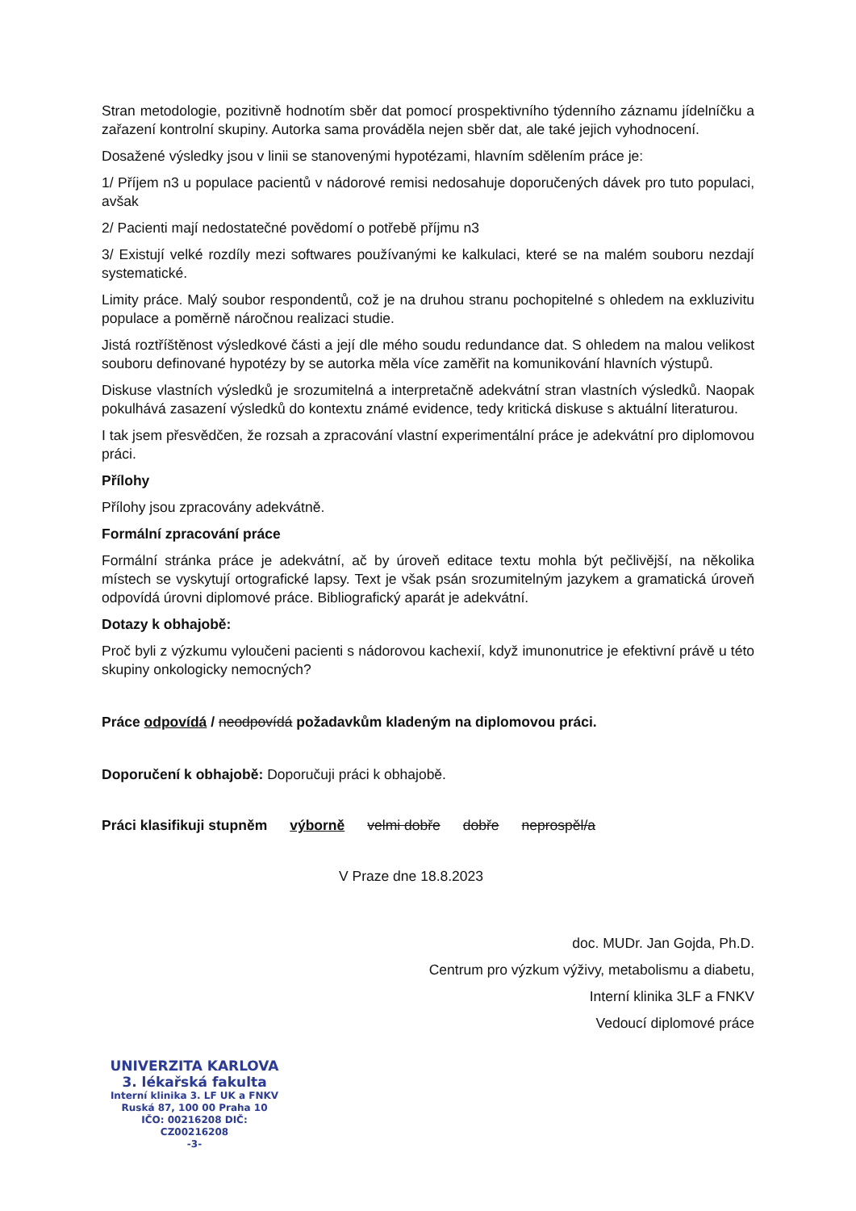Stran metodologie, pozitivně hodnotím sběr dat pomocí prospektivního týdenního záznamu jídelníčku a zařazení kontrolní skupiny. Autorka sama prováděla nejen sběr dat, ale také jejich vyhodnocení.
Dosažené výsledky jsou v linii se stanovenými hypotézami, hlavním sdělením práce je:
1/ Příjem n3 u populace pacientů v nádorové remisi nedosahuje doporučených dávek pro tuto populaci, avšak
2/ Pacienti mají nedostatečné povědomí o potřebě příjmu n3
3/ Existují velké rozdíly mezi softwares používanými ke kalkulaci, které se na malém souboru nezdají systematické.
Limity práce. Malý soubor respondentů, což je na druhou stranu pochopitelné s ohledem na exkluzivitu populace a poměrně náročnou realizaci studie.
Jistá roztříštěnost výsledkové části a její dle mého soudu redundance dat. S ohledem na malou velikost souboru definované hypotézy by se autorka měla více zaměřit na komunikování hlavních výstupů.
Diskuse vlastních výsledků je srozumitelná a interpretačně adekvátní stran vlastních výsledků. Naopak pokulhává zasazení výsledků do kontextu známé evidence, tedy kritická diskuse s aktuální literaturou.
I tak jsem přesvědčen, že rozsah a zpracování vlastní experimentální práce je adekvátní pro diplomovou práci.
Přílohy
Přílohy jsou zpracovány adekvátně.
Formální zpracování práce
Formální stránka práce je adekvátní, ač by úroveň editace textu mohla být pečlivější, na několika místech se vyskytují ortografické lapsy. Text je však psán srozumitelným jazykem a gramatická úroveň odpovídá úrovni diplomové práce. Bibliografický aparát je adekvátní.
Dotazy k obhajobě:
Proč byli z výzkumu vyloučeni pacienti s nádorovou kachexií, když imunonutrice je efektivní právě u této skupiny onkologicky nemocných?
Práce odpovídá / neodpovídá požadavkům kladeným na diplomovou práci.
Doporučení k obhajobě: Doporučuji práci k obhajobě.
Práci klasifikuji stupněm výborně velmi dobře dobře neprospěl/a
V Praze dne 18.8.2023
doc. MUDr. Jan Gojda, Ph.D.
Centrum pro výzkum výživy, metabolismu a diabetu,
Interní klinika 3LF a FNKV
Vedoucí diplomové práce
UNIVERZITA KARLOVA
3. lékařská fakulta
Interní klinika 3. LF UK a FNKV
Ruská 87, 100 00 Praha 10
IČO: 00216208 DIČ: CZ00216208
-3-